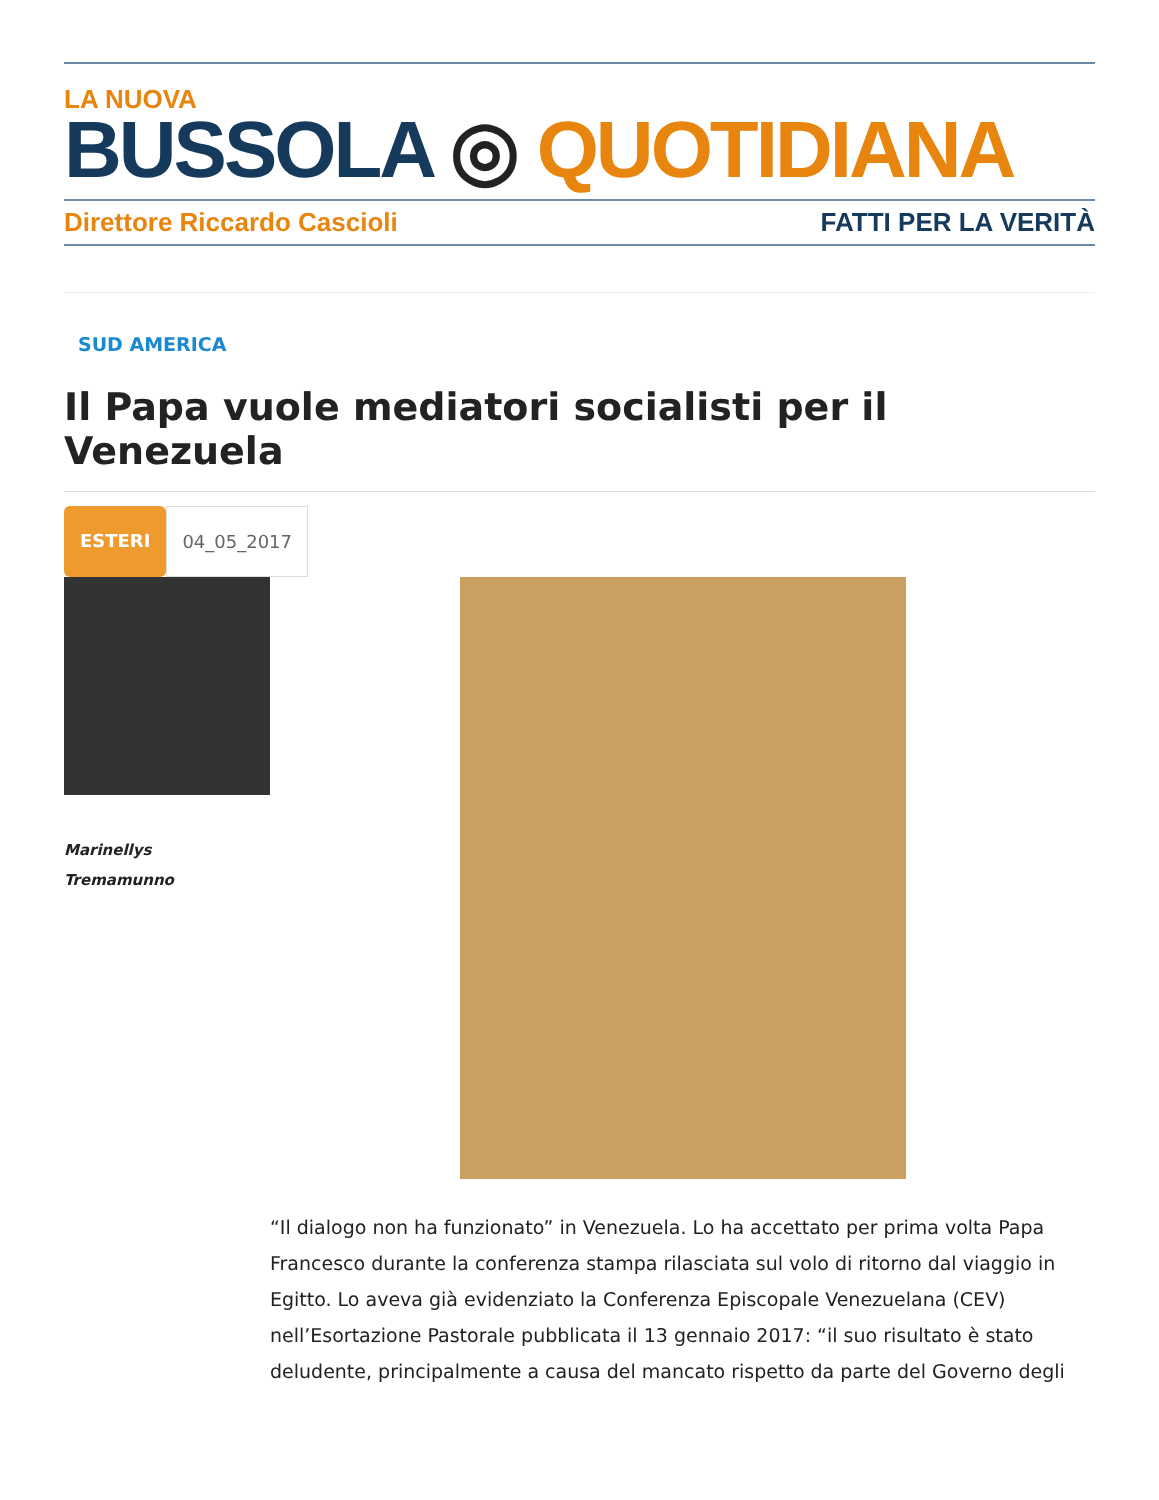LA NUOVA
BUSSOLA ◎ QUOTIDIANA
Direttore Riccardo Cascioli FATTI PER LA VERITÀ
SUD AMERICA
Il Papa vuole mediatori socialisti per il Venezuela
ESTERI 04_05_2017
Marinellys
Tremamunno
“Il dialogo non ha funzionato” in Venezuela. Lo ha accettato per prima volta Papa Francesco durante la conferenza stampa rilasciata sul volo di ritorno dal viaggio in Egitto. Lo aveva già evidenziato la Conferenza Episcopale Venezuelana (CEV) nell’Esortazione Pastorale pubblicata il 13 gennaio 2017: “il suo risultato è stato deludente, principalmente a causa del mancato rispetto da parte del Governo degli